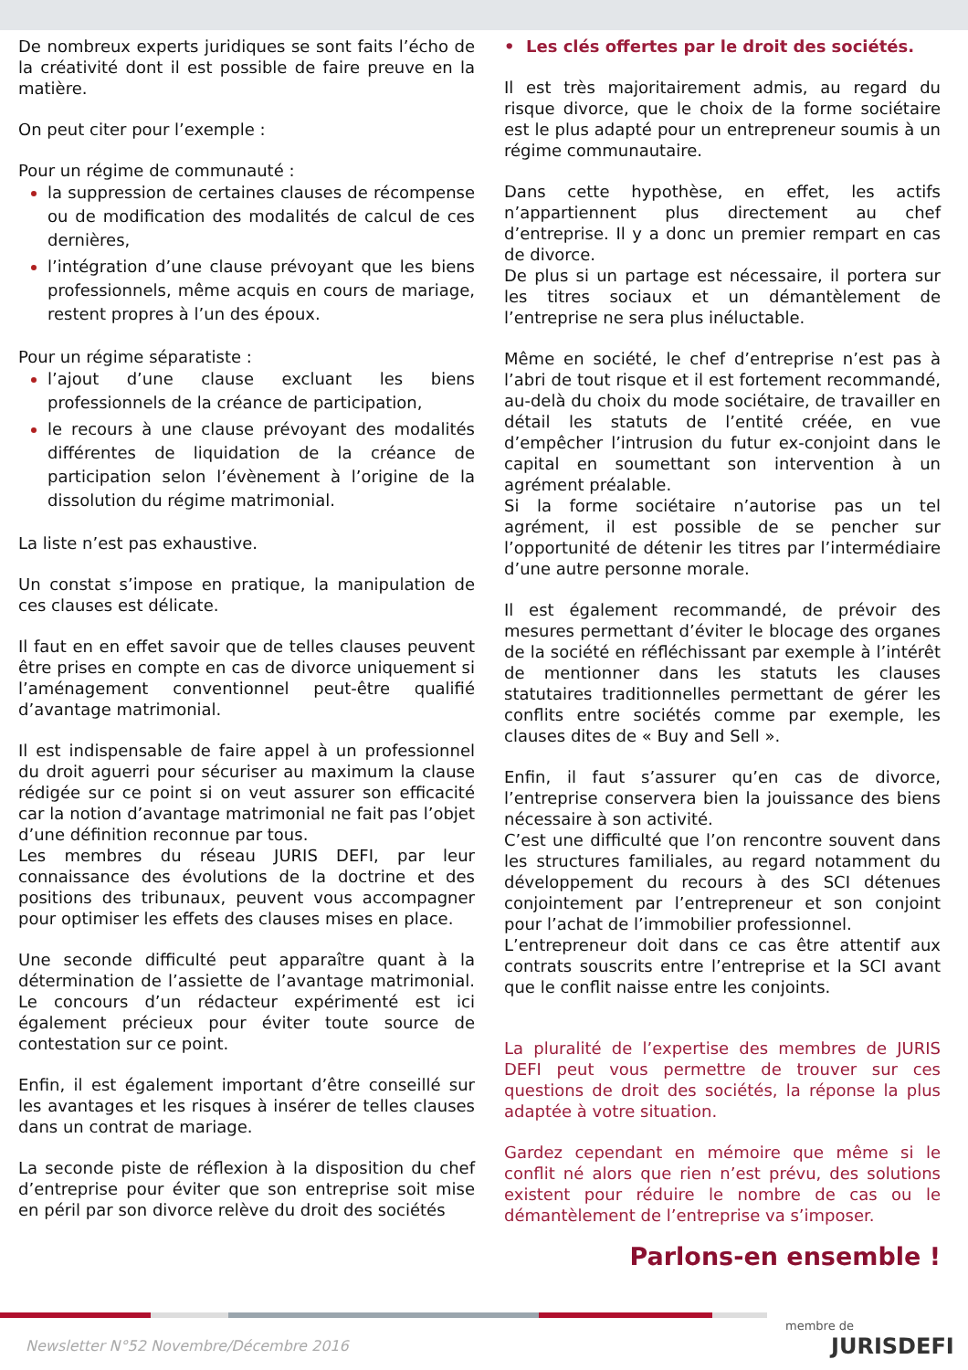De nombreux experts juridiques se sont faits l’écho de la créativité dont il est possible de faire preuve en la matière.
On peut citer pour l’exemple :
Pour un régime de communauté :
la suppression de certaines clauses de récompense ou de modification des modalités de calcul de ces dernières,
l’intégration d’une clause prévoyant que les biens professionnels, même acquis en cours de mariage, restent propres à l’un des époux.
Pour un régime séparatiste :
l’ajout d’une clause excluant les biens professionnels de la créance de participation,
le recours à une clause prévoyant des modalités différentes de liquidation de la créance de participation selon l’évènement à l’origine de la dissolution du régime matrimonial.
La liste n’est pas exhaustive.
Un constat s’impose en pratique, la manipulation de ces clauses est délicate.
Il faut en en effet savoir que de telles clauses peuvent être prises en compte en cas de divorce uniquement si l’aménagement conventionnel peut-être qualifié d’avantage matrimonial.
Il est indispensable de faire appel à un professionnel du droit aguerri pour sécuriser au maximum la clause rédigée sur ce point si on veut assurer son efficacité car la notion d’avantage matrimonial ne fait pas l’objet d’une définition reconnue par tous.
Les membres du réseau JURIS DEFI, par leur connaissance des évolutions de la doctrine et des positions des tribunaux, peuvent vous accompagner pour optimiser les effets des clauses mises en place.
Une seconde difficulté peut apparaître quant à la détermination de l’assiette de l’avantage matrimonial. Le concours d’un rédacteur expérimenté est ici également précieux pour éviter toute source de contestation sur ce point.
Enfin, il est également important d’être conseillé sur les avantages et les risques à insérer de telles clauses dans un contrat de mariage.
La seconde piste de réflexion à la disposition du chef d’entreprise pour éviter que son entreprise soit mise en péril par son divorce relève du droit des sociétés
• Les clés offertes par le droit des sociétés.
Il est très majoritairement admis, au regard du risque divorce, que le choix de la forme sociétaire est le plus adapté pour un entrepreneur soumis à un régime communautaire.
Dans cette hypothèse, en effet, les actifs n’appartiennent plus directement au chef d’entreprise. Il y a donc un premier rempart en cas de divorce.
De plus si un partage est nécessaire, il portera sur les titres sociaux et un démantèlement de l’entreprise ne sera plus inéluctable.
Même en société, le chef d’entreprise n’est pas à l’abri de tout risque et il est fortement recommandé, au-delà du choix du mode sociétaire, de travailler en détail les statuts de l’entité créée, en vue d’empêcher l’intrusion du futur ex-conjoint dans le capital en soumettant son intervention à un agrément préalable.
Si la forme sociétaire n’autorise pas un tel agrément, il est possible de se pencher sur l’opportunité de détenir les titres par l’intermédiaire d’une autre personne morale.
Il est également recommandé, de prévoir des mesures permettant d’éviter le blocage des organes de la société en réfléchissant par exemple à l’intérêt de mentionner dans les statuts les clauses statutaires traditionnelles permettant de gérer les conflits entre sociétés comme par exemple, les clauses dites de « Buy and Sell ».
Enfin, il faut s’assurer qu’en cas de divorce, l’entreprise conservera bien la jouissance des biens nécessaire à son activité.
C’est une difficulté que l’on rencontre souvent dans les structures familiales, au regard notamment du développement du recours à des SCI détenues conjointement par l’entrepreneur et son conjoint pour l’achat de l’immobilier professionnel.
L’entrepreneur doit dans ce cas être attentif aux contrats souscrits entre l’entreprise et la SCI avant que le conflit naisse entre les conjoints.
La pluralité de l’expertise des membres de JURIS DEFI peut vous permettre de trouver sur ces questions de droit des sociétés, la réponse la plus adaptée à votre situation.
Gardez cependant en mémoire que même si le conflit né alors que rien n’est prévu, des solutions existent pour réduire le nombre de cas ou le démantèlement de l’entreprise va s’imposer.
Parlons-en ensemble !
Newsletter N°52 Novembre/Décembre 2016
membre de
JURISDEFI